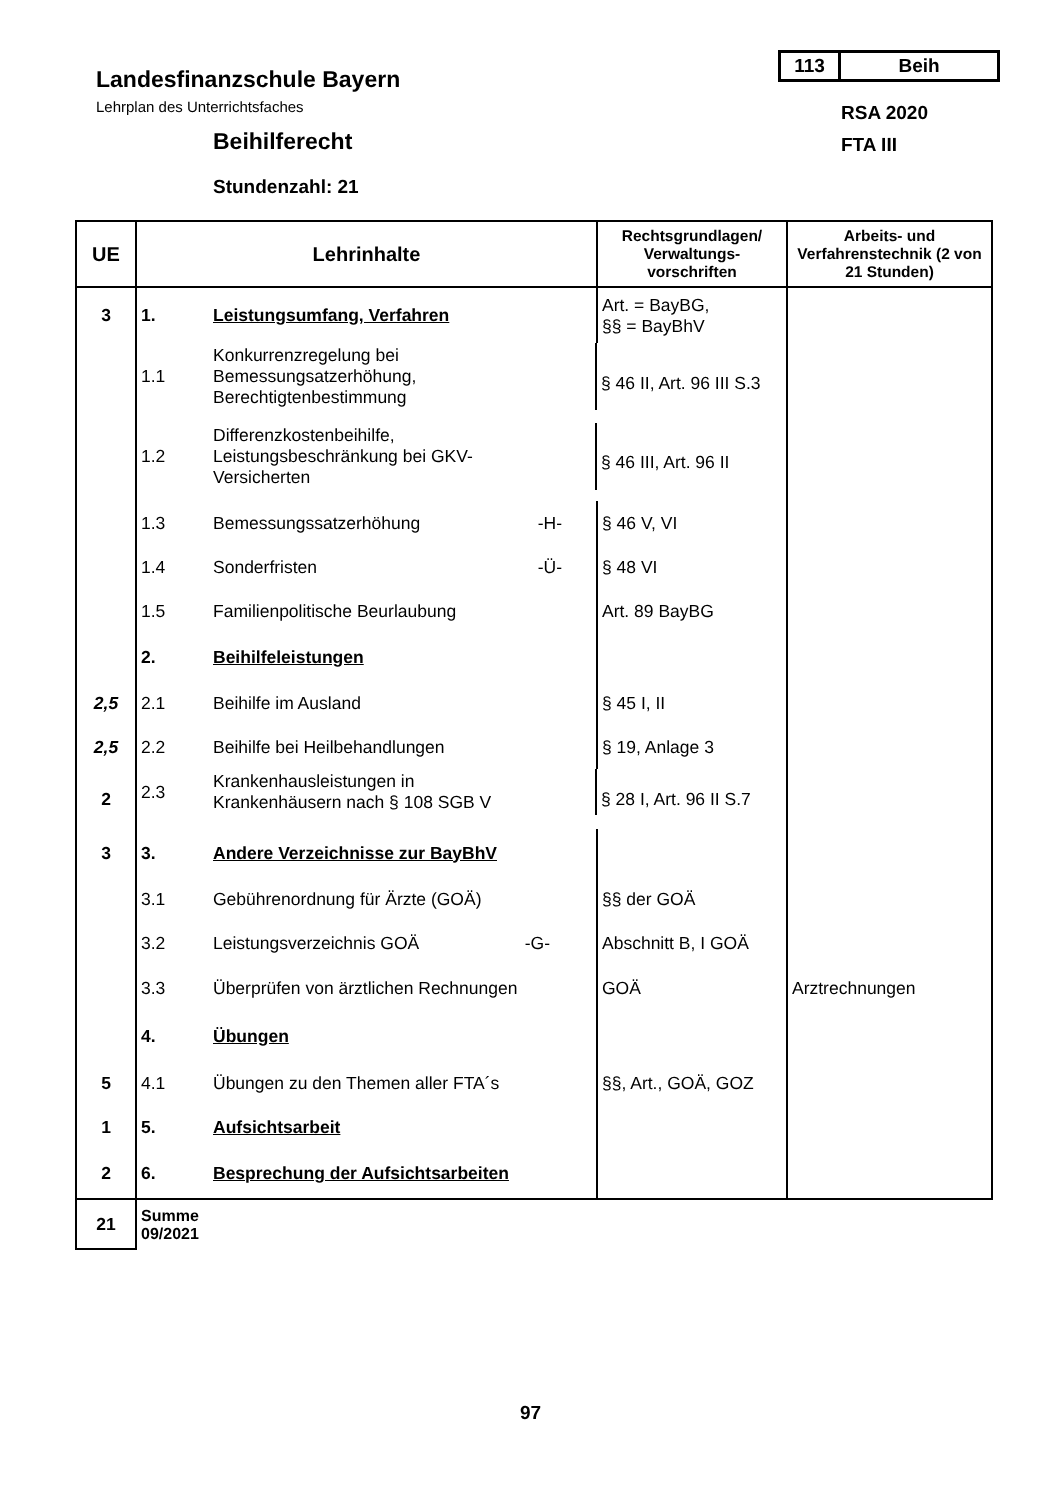113 Beih
Landesfinanzschule Bayern
Lehrplan des Unterrichtsfaches
Beihilferecht
Stundenzahl: 21
RSA 2020
FTA III
| UE | Lehrinhalte | Rechtsgrundlagen/ Verwaltungs-vorschriften | Arbeits- und Verfahrenstechnik (2 von 21 Stunden) |
| --- | --- | --- | --- |
| 3 | 1. Leistungsumfang, Verfahren | Art. = BayBG, §§ = BayBhV | |
| | 1.1 Konkurrenzregelung bei Bemessungsatzerhöhung, Berechtigtenbestimmung | § 46 II, Art. 96 III S.3 | |
| | 1.2 Differenzkostenbeihilfe, Leistungsbeschränkung bei GKV- Versicherten | § 46 III, Art. 96 II | |
| | 1.3 Bemessungssatzerhöhung -H- | § 46 V, VI | |
| | 1.4 Sonderfristen -Ü- | § 48 VI | |
| | 1.5 Familienpolitische Beurlaubung | Art. 89 BayBG | |
| | 2. Beihilfeleistungen | | |
| 2,5 | 2.1 Beihilfe im Ausland | § 45 I, II | |
| 2,5 | 2.2 Beihilfe bei Heilbehandlungen | § 19, Anlage 3 | |
| 2 | 2.3 Krankenhausleistungen in Krankenhäusern nach § 108 SGB V | § 28 I, Art. 96 II S.7 | |
| 3 | 3. Andere Verzeichnisse zur BayBhV | | |
| | 3.1 Gebührenordnung für Ärzte (GOÄ) | §§ der GOÄ | |
| | 3.2 Leistungsverzeichnis GOÄ -G- | Abschnitt B, I GOÄ | |
| | 3.3 Überprüfen von ärztlichen Rechnungen | GOÄ | Arztrechnungen |
| | 4. Übungen | | |
| 5 | 4.1 Übungen zu den Themen aller FTA´s | §§, Art., GOÄ, GOZ | |
| 1 | 5. Aufsichtsarbeit | | |
| 2 | 6. Besprechung der Aufsichtsarbeiten | | |
| 21 | Summe 09/2021 | | |
97